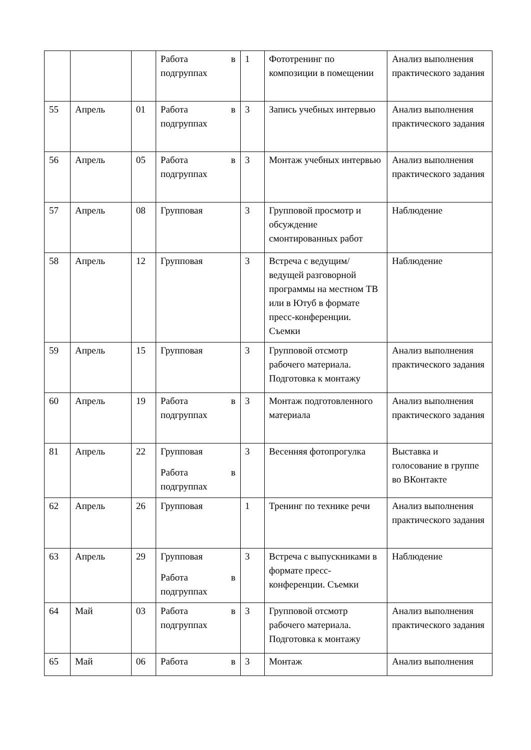| | | | Работа в подгруппах | 1 | Фототренинг по композиции в помещении | Анализ выполнения практического задания |
| 55 | Апрель | 01 | Работа в подгруппах | 3 | Запись учебных интервью | Анализ выполнения практического задания |
| 56 | Апрель | 05 | Работа в подгруппах | 3 | Монтаж учебных интервью | Анализ выполнения практического задания |
| 57 | Апрель | 08 | Групповая | 3 | Групповой просмотр и обсуждение смонтированных работ | Наблюдение |
| 58 | Апрель | 12 | Групповая | 3 | Встреча с ведущим/ведущей разговорной программы на местном ТВ или в Ютуб в формате пресс-конференции. Съемки | Наблюдение |
| 59 | Апрель | 15 | Групповая | 3 | Групповой отсмотр рабочего материала. Подготовка к монтажу | Анализ выполнения практического задания |
| 60 | Апрель | 19 | Работа в подгруппах | 3 | Монтаж подготовленного материала | Анализ выполнения практического задания |
| 81 | Апрель | 22 | Групповая Работа в подгруппах | 3 | Весенняя фотопрогулка | Выставка и голосование в группе во ВКонтакте |
| 62 | Апрель | 26 | Групповая | 1 | Тренинг по технике речи | Анализ выполнения практического задания |
| 63 | Апрель | 29 | Групповая Работа в подгруппах | 3 | Встреча с выпускниками в формате пресс-конференции. Съемки | Наблюдение |
| 64 | Май | 03 | Работа в подгруппах | 3 | Групповой отсмотр рабочего материала. Подготовка к монтажу | Анализ выполнения практического задания |
| 65 | Май | 06 | Работа в | 3 | Монтаж | Анализ выполнения |